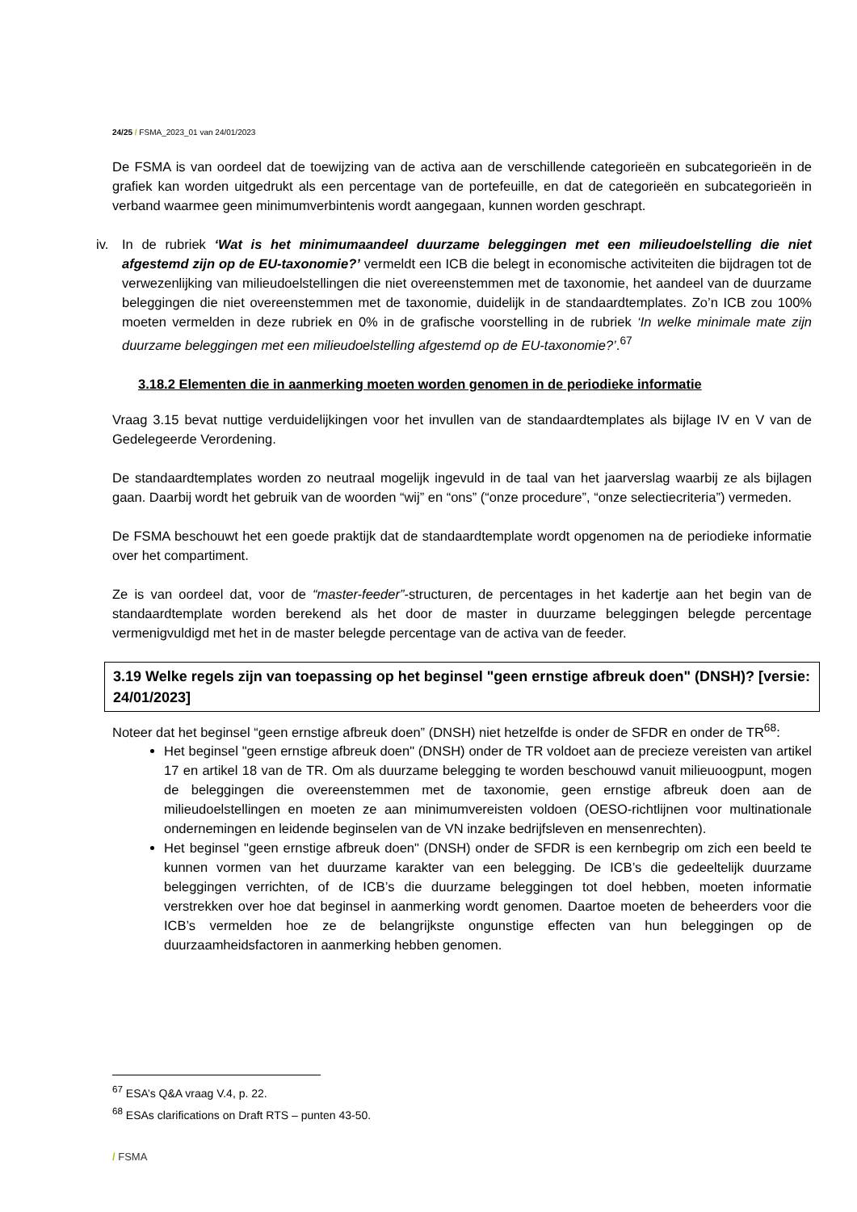24/25 / FSMA_2023_01 van 24/01/2023
De FSMA is van oordeel dat de toewijzing van de activa aan de verschillende categorieën en subcategorieën in de grafiek kan worden uitgedrukt als een percentage van de portefeuille, en dat de categorieën en subcategorieën in verband waarmee geen minimumverbintenis wordt aangegaan, kunnen worden geschrapt.
iv. In de rubriek ‘Wat is het minimumaandeel duurzame beleggingen met een milieudoelstelling die niet afgestemd zijn op de EU-taxonomie?’ vermeldt een ICB die belegt in economische activiteiten die bijdragen tot de verwezenlijking van milieudoelstellingen die niet overeenstemmen met de taxonomie, het aandeel van de duurzame beleggingen die niet overeenstemmen met de taxonomie, duidelijk in de standaardtemplates. Zo’n ICB zou 100% moeten vermelden in deze rubriek en 0% in de grafische voorstelling in de rubriek ‘In welke minimale mate zijn duurzame beleggingen met een milieudoelstelling afgestemd op de EU-taxonomie?’.<sup>67</sup>
3.18.2 Elementen die in aanmerking moeten worden genomen in de periodieke informatie
Vraag 3.15 bevat nuttige verduidelijkingen voor het invullen van de standaardtemplates als bijlage IV en V van de Gedelegeerde Verordening.
De standaardtemplates worden zo neutraal mogelijk ingevuld in de taal van het jaarverslag waarbij ze als bijlagen gaan. Daarbij wordt het gebruik van de woorden “wij” en “ons” (“onze procedure”, “onze selectiecriteria”) vermeden.
De FSMA beschouwt het een goede praktijk dat de standaardtemplate wordt opgenomen na de periodieke informatie over het compartiment.
Ze is van oordeel dat, voor de “master-feeder”-structuren, de percentages in het kadertje aan het begin van de standaardtemplate worden berekend als het door de master in duurzame beleggingen belegde percentage vermenigvuldigd met het in de master belegde percentage van de activa van de feeder.
3.19 Welke regels zijn van toepassing op het beginsel "geen ernstige afbreuk doen" (DNSH)? [versie: 24/01/2023]
Noteer dat het beginsel “geen ernstige afbreuk doen” (DNSH) niet hetzelfde is onder de SFDR en onder de TR<sup>68</sup>:
Het beginsel "geen ernstige afbreuk doen" (DNSH) onder de TR voldoet aan de precieze vereisten van artikel 17 en artikel 18 van de TR. Om als duurzame belegging te worden beschouwd vanuit milieuoogpunt, mogen de beleggingen die overeenstemmen met de taxonomie, geen ernstige afbreuk doen aan de milieudoelstellingen en moeten ze aan minimumvereisten voldoen (OESO-richtlijnen voor multinationale ondernemingen en leidende beginselen van de VN inzake bedrijfsleven en mensenrechten).
Het beginsel "geen ernstige afbreuk doen" (DNSH) onder de SFDR is een kernbegrip om zich een beeld te kunnen vormen van het duurzame karakter van een belegging. De ICB’s die gedeeltelijk duurzame beleggingen verrichten, of de ICB’s die duurzame beleggingen tot doel hebben, moeten informatie verstrekken over hoe dat beginsel in aanmerking wordt genomen. Daartoe moeten de beheerders voor die ICB’s vermelden hoe ze de belangrijkste ongunstige effecten van hun beleggingen op de duurzaamheidsfactoren in aanmerking hebben genomen.
<sup>67</sup> ESA’s Q&A vraag V.4, p. 22.
<sup>68</sup> ESAs clarifications on Draft RTS – punten 43-50.
/ FSMA